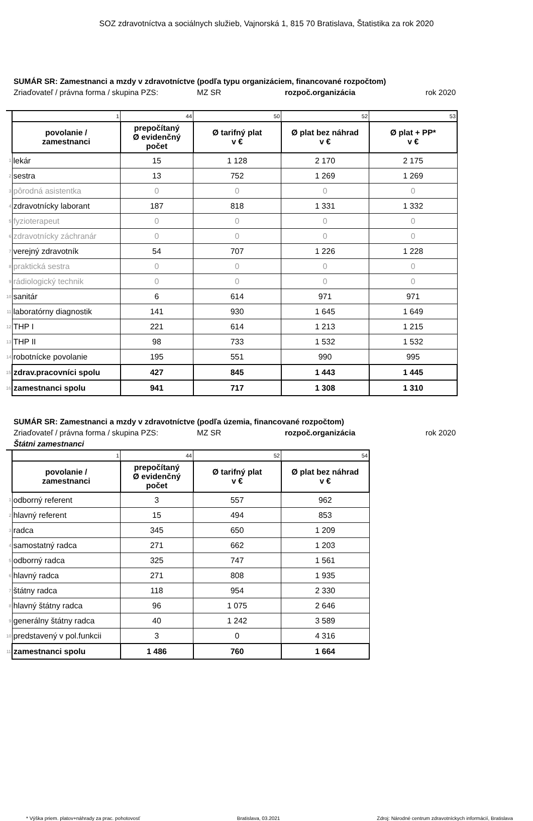SOZ zdravotníctva a sociálnych služieb, Vajnorská 1, 815 70 Bratislava, Štatistika za rok 2020
SUMÁR SR: Zamestnanci a mzdy v zdravotníctve (podľa typu organizáciem, financované rozpočtom)
Zriaďovateľ / právna forma / skupina PZS: MZ SR rozpoč.organizácia rok 2020
| | 1 | 44 | 50 | 52 | 53 |
| | povolanie / zamestnanci | prepočítaný Ø evidenčný počet | Ø tarifný plat v € | Ø plat bez náhrad v € | Ø plat + PP* v € |
| 1 | lekár | 15 | 1 128 | 2 170 | 2 175 |
| 2 | sestra | 13 | 752 | 1 269 | 1 269 |
| 3 | pôrodná asistentka | 0 | 0 | 0 | 0 |
| 4 | zdravotnícky laborant | 187 | 818 | 1 331 | 1 332 |
| 5 | fyzioterapeut | 0 | 0 | 0 | 0 |
| 6 | zdravotnícky záchranár | 0 | 0 | 0 | 0 |
| 7 | verejný zdravotník | 54 | 707 | 1 226 | 1 228 |
| 8 | praktická sestra | 0 | 0 | 0 | 0 |
| 9 | rádiologický technik | 0 | 0 | 0 | 0 |
| 10 | sanitár | 6 | 614 | 971 | 971 |
| 11 | laboratórny diagnostik | 141 | 930 | 1 645 | 1 649 |
| 12 | THP I | 221 | 614 | 1 213 | 1 215 |
| 13 | THP II | 98 | 733 | 1 532 | 1 532 |
| 14 | robotnícke povolanie | 195 | 551 | 990 | 995 |
| 15 | zdrav.pracovníci spolu | 427 | 845 | 1 443 | 1 445 |
| 16 | zamestnanci spolu | 941 | 717 | 1 308 | 1 310 |
SUMÁR SR: Zamestnanci a mzdy v zdravotníctve (podľa územia, financované rozpočtom)
Zriaďovateľ / právna forma / skupina PZS: MZ SR rozpoč.organizácia rok 2020
Štátni zamestnanci
| | 1 | 44 | 52 | 54 |
| | povolanie / zamestnanci | prepočítaný Ø evidenčný počet | Ø tarifný plat v € | Ø plat bez náhrad v € |
| 1 | odborný referent | 3 | 557 | 962 |
| 2 | hlavný referent | 15 | 494 | 853 |
| 3 | radca | 345 | 650 | 1 209 |
| 4 | samostatný radca | 271 | 662 | 1 203 |
| 5 | odborný radca | 325 | 747 | 1 561 |
| 6 | hlavný radca | 271 | 808 | 1 935 |
| 7 | štátny radca | 118 | 954 | 2 330 |
| 8 | hlavný štátny radca | 96 | 1 075 | 2 646 |
| 9 | generálny štátny radca | 40 | 1 242 | 3 589 |
| 10 | predstavený v pol.funkcii | 3 | 0 | 4 316 |
| 11 | zamestnanci spolu | 1 486 | 760 | 1 664 |
* Výška priem. platov+náhrady za prac. pohotovosť Bratislava, 03.2021 Zdroj: Národné centrum zdravotníckych informácií, Bratislava